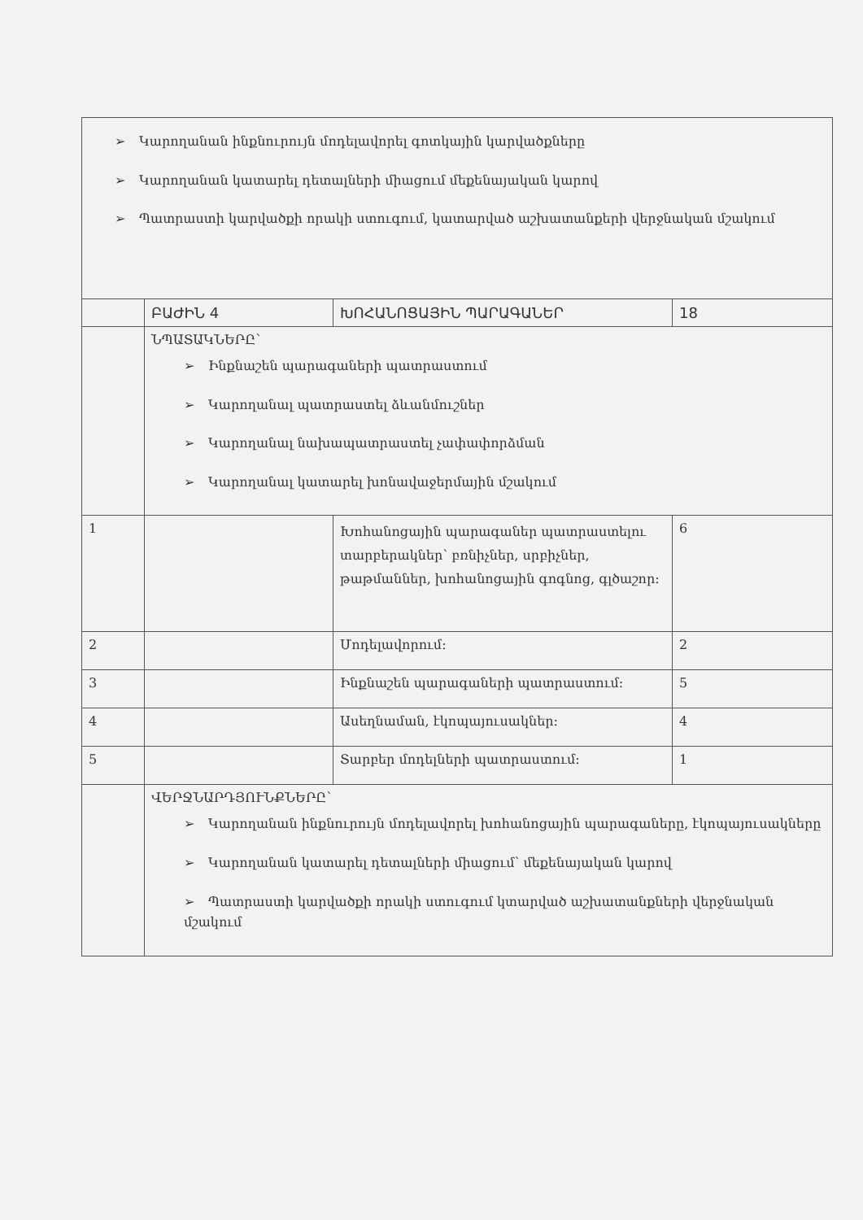| ➢ Կարողանան ինքնուրույն մոդելավորել գոտկային կարվածքները ➢ Կարողանան կատարել դետալների միացում մեքենայական կարով ➢ Պատրաստի կարվածքի որակի ստուգում, կատարված աշխատանքերի վերջնական մշակում | | | |
| | ԲԱԺԻՆ 4 | ԽՈՀԱՆՈՑԱՅԻՆ ՊԱՐԱԳԱՆԵՐ | 18 |
| | ՆՊԱՏԱԿՆԵՐԸ՝ ➢ Ինքնաշեն պարագաների պատրաստում ➢ Կարողանալ պատրաստել ձևանմուշներ ➢ Կարողանալ նախապատրաստել չափափորձման ➢ Կարողանալ կատարել խոնավաջերմային մշակում | | |
| 1 | | Խոհանոցային պարագաներ պատրաստելու տարբերակներ՝ բռնիչներ, սրբիչներ, թաթմաններ, խոհանոցային գոգնոց, գլծաշոր: | 6 |
| 2 | | Մոդելավորում: | 2 |
| 3 | | Ինքնաշեն պարագաների պատրաստում: | 5 |
| 4 | | Ասեղնաման, էկոպայուսակներ: | 4 |
| 5 | | Տարբեր մոդելների պատրաստում: | 1 |
| | ՎԵՐՋՆԱՐԴՅՈՒՆՔՆԵՐԸ՝ ➢ Կարողանան ինքնուրույն մոդելավորել խոհանոցային պարագաները, էկոպայուսակները ➢ Կարողանան կատարել դետալների միացում՝ մեքենայական կարով ➢ Պատրաստի կարվածքի որակի ստուգում կտարված աշխատանքների վերջնական մշակում | | |